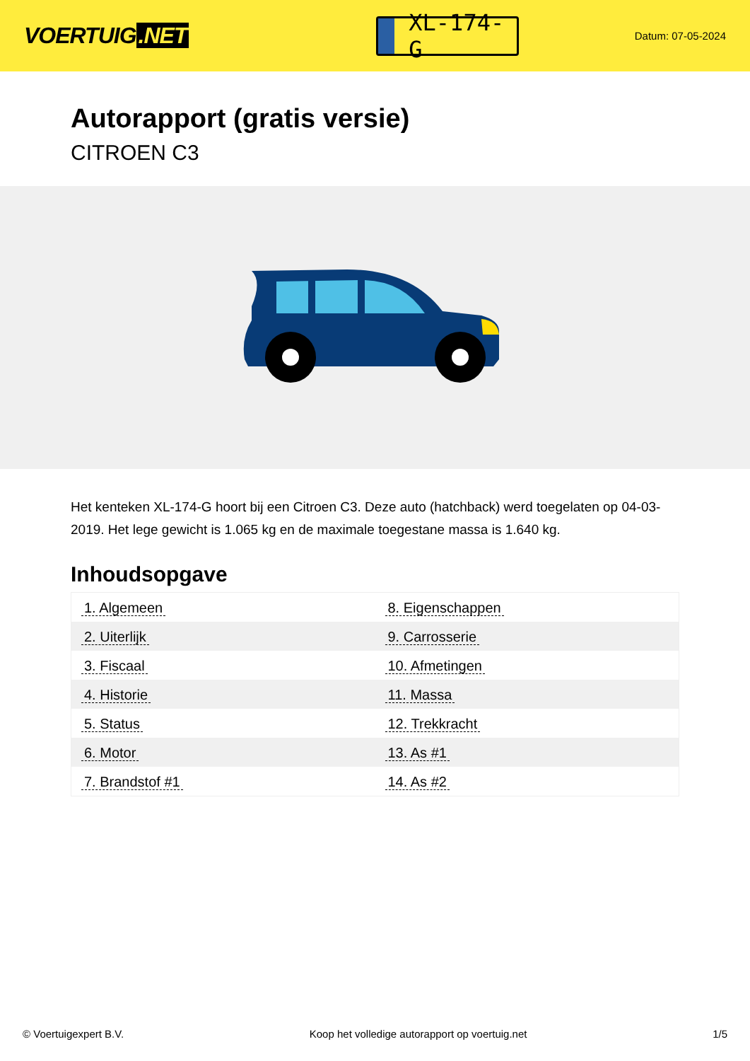VOERTUIG.NET
XL-174-G
Datum: 07-05-2024
Autorapport (gratis versie)
CITROEN C3
Het kenteken XL-174-G hoort bij een Citroen C3. Deze auto (hatchback) werd toegelaten op 04-03-2019. Het lege gewicht is 1.065 kg en de maximale toegestane massa is 1.640 kg.
Inhoudsopgave
| 1. Algemeen | 8. Eigenschappen |
| 2. Uiterlijk | 9. Carrosserie |
| 3. Fiscaal | 10. Afmetingen |
| 4. Historie | 11. Massa |
| 5. Status | 12. Trekkracht |
| 6. Motor | 13. As #1 |
| 7. Brandstof #1 | 14. As #2 |
© Voertuigexpert B.V. Koop het volledige autorapport op voertuig.net 1/5